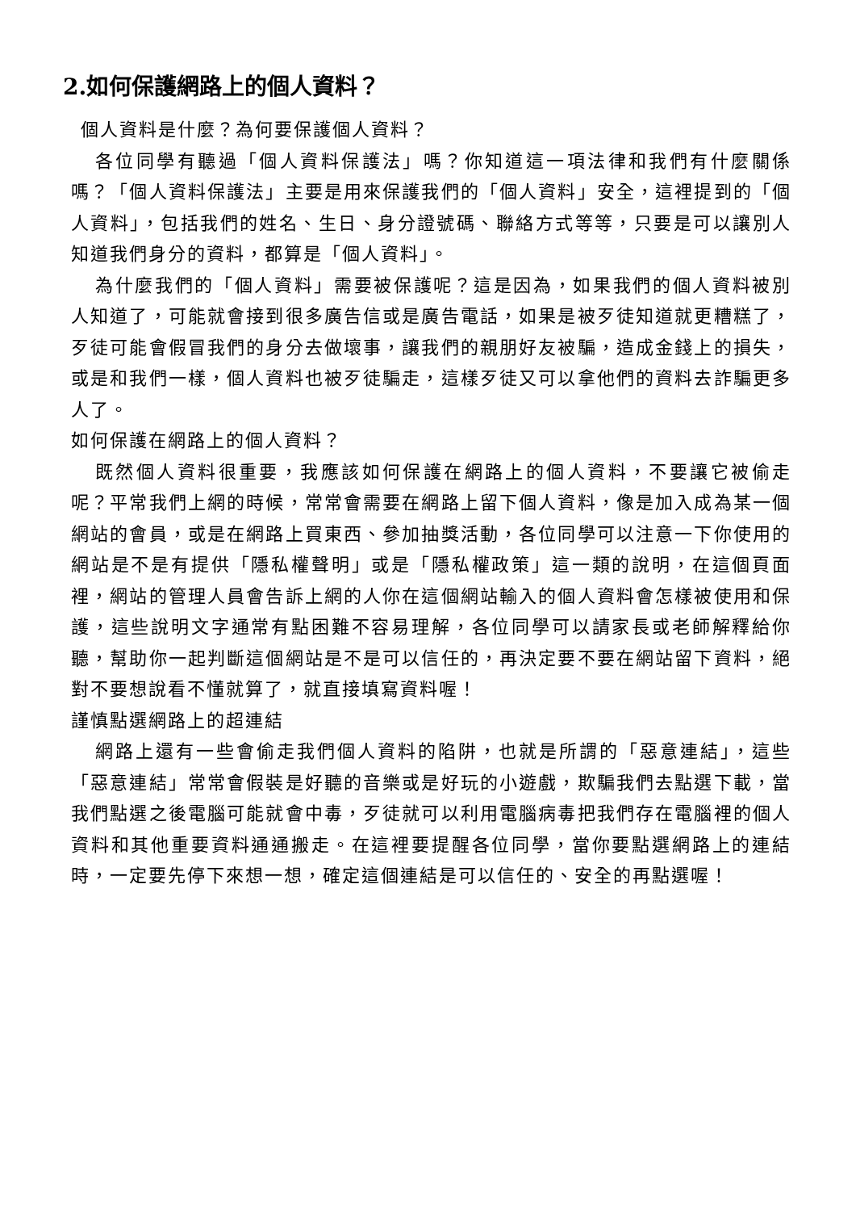2.如何保護網路上的個人資料？
個人資料是什麼？為何要保護個人資料？
各位同學有聽過「個人資料保護法」嗎？你知道這一項法律和我們有什麼關係嗎？「個人資料保護法」主要是用來保護我們的「個人資料」安全，這裡提到的「個人資料」，包括我們的姓名、生日、身分證號碼、聯絡方式等等，只要是可以讓別人知道我們身分的資料，都算是「個人資料」。
為什麼我們的「個人資料」需要被保護呢？這是因為，如果我們的個人資料被別人知道了，可能就會接到很多廣告信或是廣告電話，如果是被歹徒知道就更糟糕了，歹徒可能會假冒我們的身分去做壞事，讓我們的親朋好友被騙，造成金錢上的損失，或是和我們一樣，個人資料也被歹徒騙走，這樣歹徒又可以拿他們的資料去詐騙更多人了。
如何保護在網路上的個人資料？
既然個人資料很重要，我應該如何保護在網路上的個人資料，不要讓它被偷走呢？平常我們上網的時候，常常會需要在網路上留下個人資料，像是加入成為某一個網站的會員，或是在網路上買東西、參加抽獎活動，各位同學可以注意一下你使用的網站是不是有提供「隱私權聲明」或是「隱私權政策」這一類的說明，在這個頁面裡，網站的管理人員會告訴上網的人你在這個網站輸入的個人資料會怎樣被使用和保護，這些說明文字通常有點困難不容易理解，各位同學可以請家長或老師解釋給你聽，幫助你一起判斷這個網站是不是可以信任的，再決定要不要在網站留下資料，絕對不要想說看不懂就算了，就直接填寫資料喔！
謹慎點選網路上的超連結
網路上還有一些會偷走我們個人資料的陷阱，也就是所謂的「惡意連結」，這些「惡意連結」常常會假裝是好聽的音樂或是好玩的小遊戲，欺騙我們去點選下載，當我們點選之後電腦可能就會中毒，歹徒就可以利用電腦病毒把我們存在電腦裡的個人資料和其他重要資料通通搬走。在這裡要提醒各位同學，當你要點選網路上的連結時，一定要先停下來想一想，確定這個連結是可以信任的、安全的再點選喔！